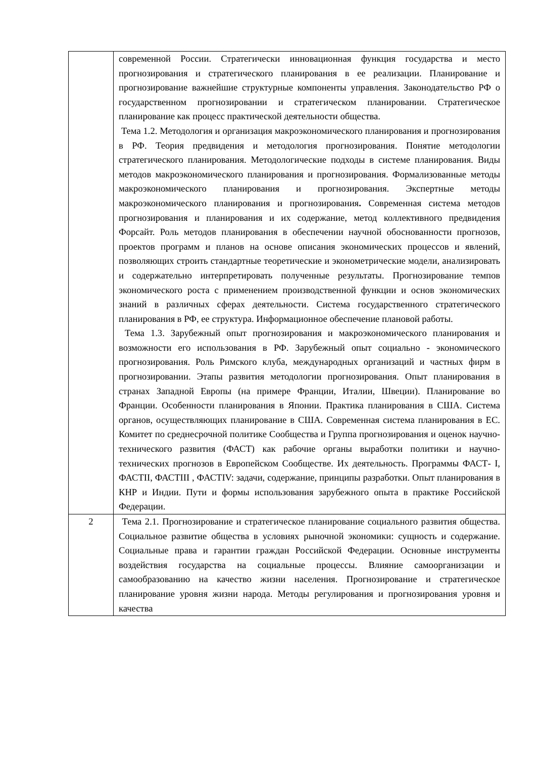| | современной России. Стратегически инновационная функция государства и место прогнозирования и стратегического планирования в ее реализации. Планирование и прогнозирование важнейшие структурные компоненты управления. Законодательство РФ о государственном прогнозировании и стратегическом планировании. Стратегическое планирование как процесс практической деятельности общества. Тема 1.2. Методология и организация макроэкономического планирования и прогнозирования в РФ. Теория предвидения и методология прогнозирования. Понятие методологии стратегического планирования. Методологические подходы в системе планирования. Виды методов макроэкономического планирования и прогнозирования. Формализованные методы макроэкономического планирования и прогнозирования. Экспертные методы макроэкономического планирования и прогнозирования . Современная система методов прогнозирования и планирования и их содержание, метод коллективного предвидения Форсайт. Роль методов планирования в обеспечении научной обоснованности прогнозов, проектов программ и планов на основе описания экономических процессов и явлений, позволяющих строить стандартные теоретические и эконометрические модели, анализировать и содержательно интерпретировать полученные результаты. Прогнозирование темпов экономического роста с применением производственной функции и основ экономических знаний в различных сферах деятельности. Система государственного стратегического планирования в РФ, ее структура. Информационное обеспечение плановой работы. Тема 1.3. Зарубежный опыт прогнозирования и макроэкономического планирования и возможности его использования в РФ. Зарубежный опыт социально - экономического прогнозирования. Роль Римского клуба, международных организаций и частных фирм в прогнозировании. Этапы развития методологии прогнозирования. Опыт планирования в странах Западной Европы (на примере Франции, Италии, Швеции). Планирование во Франции. Особенности планирования в Японии. Практика планирования в США. Система органов, осуществляющих планирование в США. Современная система планирования в ЕС. Комитет по среднесрочной политике Сообщества и Группа прогнозирования и оценок научно-технического развития (ФАСТ) как рабочие органы выработки политики и научно-технических прогнозов в Европейском Сообществе. Их деятельность. Программы ФАСТ- I, ФАСТII, ФАСТIII , ФАСТIV: задачи, содержание, принципы разработки. Опыт планирования в КНР и Индии. Пути и формы использования зарубежного опыта в практике Российской Федерации. |
| 2 | Тема 2.1. Прогнозирование и стратегическое планирование социального развития общества. Социальное развитие общества в условиях рыночной экономики: сущность и содержание. Социальные права и гарантии граждан Российской Федерации. Основные инструменты воздействия государства на социальные процессы. Влияние самоорганизации и самообразованию на качество жизни населения. Прогнозирование и стратегическое планирование уровня жизни народа. Методы регулирования и прогнозирования уровня и качества |